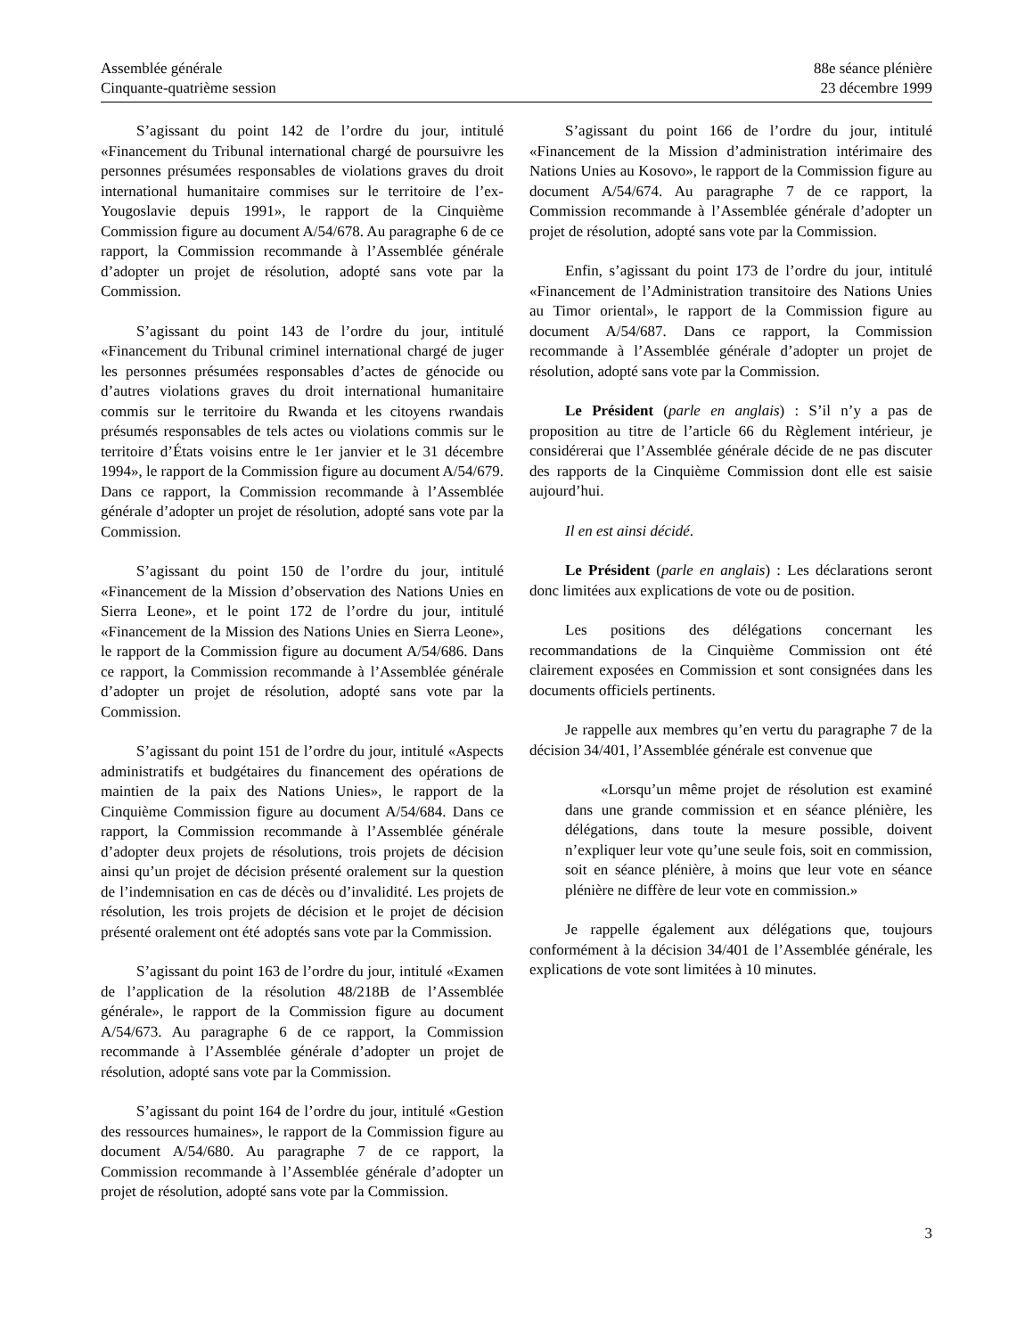Assemblée générale
Cinquante-quatrième session
88e séance plénière
23 décembre 1999
S’agissant du point 142 de l’ordre du jour, intitulé «Financement du Tribunal international chargé de poursuivre les personnes présumées responsables de violations graves du droit international humanitaire commises sur le territoire de l’ex-Yougoslavie depuis 1991», le rapport de la Cinquième Commission figure au document A/54/678. Au paragraphe 6 de ce rapport, la Commission recommande à l’Assemblée générale d’adopter un projet de résolution, adopté sans vote par la Commission.
S’agissant du point 143 de l’ordre du jour, intitulé «Financement du Tribunal criminel international chargé de juger les personnes présumées responsables d’actes de génocide ou d’autres violations graves du droit international humanitaire commis sur le territoire du Rwanda et les citoyens rwandais présumés responsables de tels actes ou violations commis sur le territoire d’États voisins entre le 1er janvier et le 31 décembre 1994», le rapport de la Commission figure au document A/54/679. Dans ce rapport, la Commission recommande à l’Assemblée générale d’adopter un projet de résolution, adopté sans vote par la Commission.
S’agissant du point 150 de l’ordre du jour, intitulé «Financement de la Mission d’observation des Nations Unies en Sierra Leone», et le point 172 de l’ordre du jour, intitulé «Financement de la Mission des Nations Unies en Sierra Leone», le rapport de la Commission figure au document A/54/686. Dans ce rapport, la Commission recommande à l’Assemblée générale d’adopter un projet de résolution, adopté sans vote par la Commission.
S’agissant du point 151 de l’ordre du jour, intitulé «Aspects administratifs et budgétaires du financement des opérations de maintien de la paix des Nations Unies», le rapport de la Cinquième Commission figure au document A/54/684. Dans ce rapport, la Commission recommande à l’Assemblée générale d’adopter deux projets de résolutions, trois projets de décision ainsi qu’un projet de décision présenté oralement sur la question de l’indemnisation en cas de décès ou d’invalidité. Les projets de résolution, les trois projets de décision et le projet de décision présenté oralement ont été adoptés sans vote par la Commission.
S’agissant du point 163 de l’ordre du jour, intitulé «Examen de l’application de la résolution 48/218B de l’Assemblée générale», le rapport de la Commission figure au document A/54/673. Au paragraphe 6 de ce rapport, la Commission recommande à l’Assemblée générale d’adopter un projet de résolution, adopté sans vote par la Commission.
S’agissant du point 164 de l’ordre du jour, intitulé «Gestion des ressources humaines», le rapport de la Commission figure au document A/54/680. Au paragraphe 7 de ce rapport, la Commission recommande à l’Assemblée générale d’adopter un projet de résolution, adopté sans vote par la Commission.
S’agissant du point 166 de l’ordre du jour, intitulé «Financement de la Mission d’administration intérimaire des Nations Unies au Kosovo», le rapport de la Commission figure au document A/54/674. Au paragraphe 7 de ce rapport, la Commission recommande à l’Assemblée générale d’adopter un projet de résolution, adopté sans vote par la Commission.
Enfin, s’agissant du point 173 de l’ordre du jour, intitulé «Financement de l’Administration transitoire des Nations Unies au Timor oriental», le rapport de la Commission figure au document A/54/687. Dans ce rapport, la Commission recommande à l’Assemblée générale d’adopter un projet de résolution, adopté sans vote par la Commission.
Le Président (parle en anglais) : S’il n’y a pas de proposition au titre de l’article 66 du Règlement intérieur, je considérerai que l’Assemblée générale décide de ne pas discuter des rapports de la Cinquième Commission dont elle est saisie aujourd’hui.
Il en est ainsi décidé.
Le Président (parle en anglais) : Les déclarations seront donc limitées aux explications de vote ou de position.
Les positions des délégations concernant les recommandations de la Cinquième Commission ont été clairement exposées en Commission et sont consignées dans les documents officiels pertinents.
Je rappelle aux membres qu’en vertu du paragraphe 7 de la décision 34/401, l’Assemblée générale est convenue que
«Lorsqu’un même projet de résolution est examiné dans une grande commission et en séance plénière, les délégations, dans toute la mesure possible, doivent n’expliquer leur vote qu’une seule fois, soit en commission, soit en séance plénière, à moins que leur vote en séance plénière ne diffère de leur vote en commission.»
Je rappelle également aux délégations que, toujours conformément à la décision 34/401 de l’Assemblée générale, les explications de vote sont limitées à 10 minutes.
3